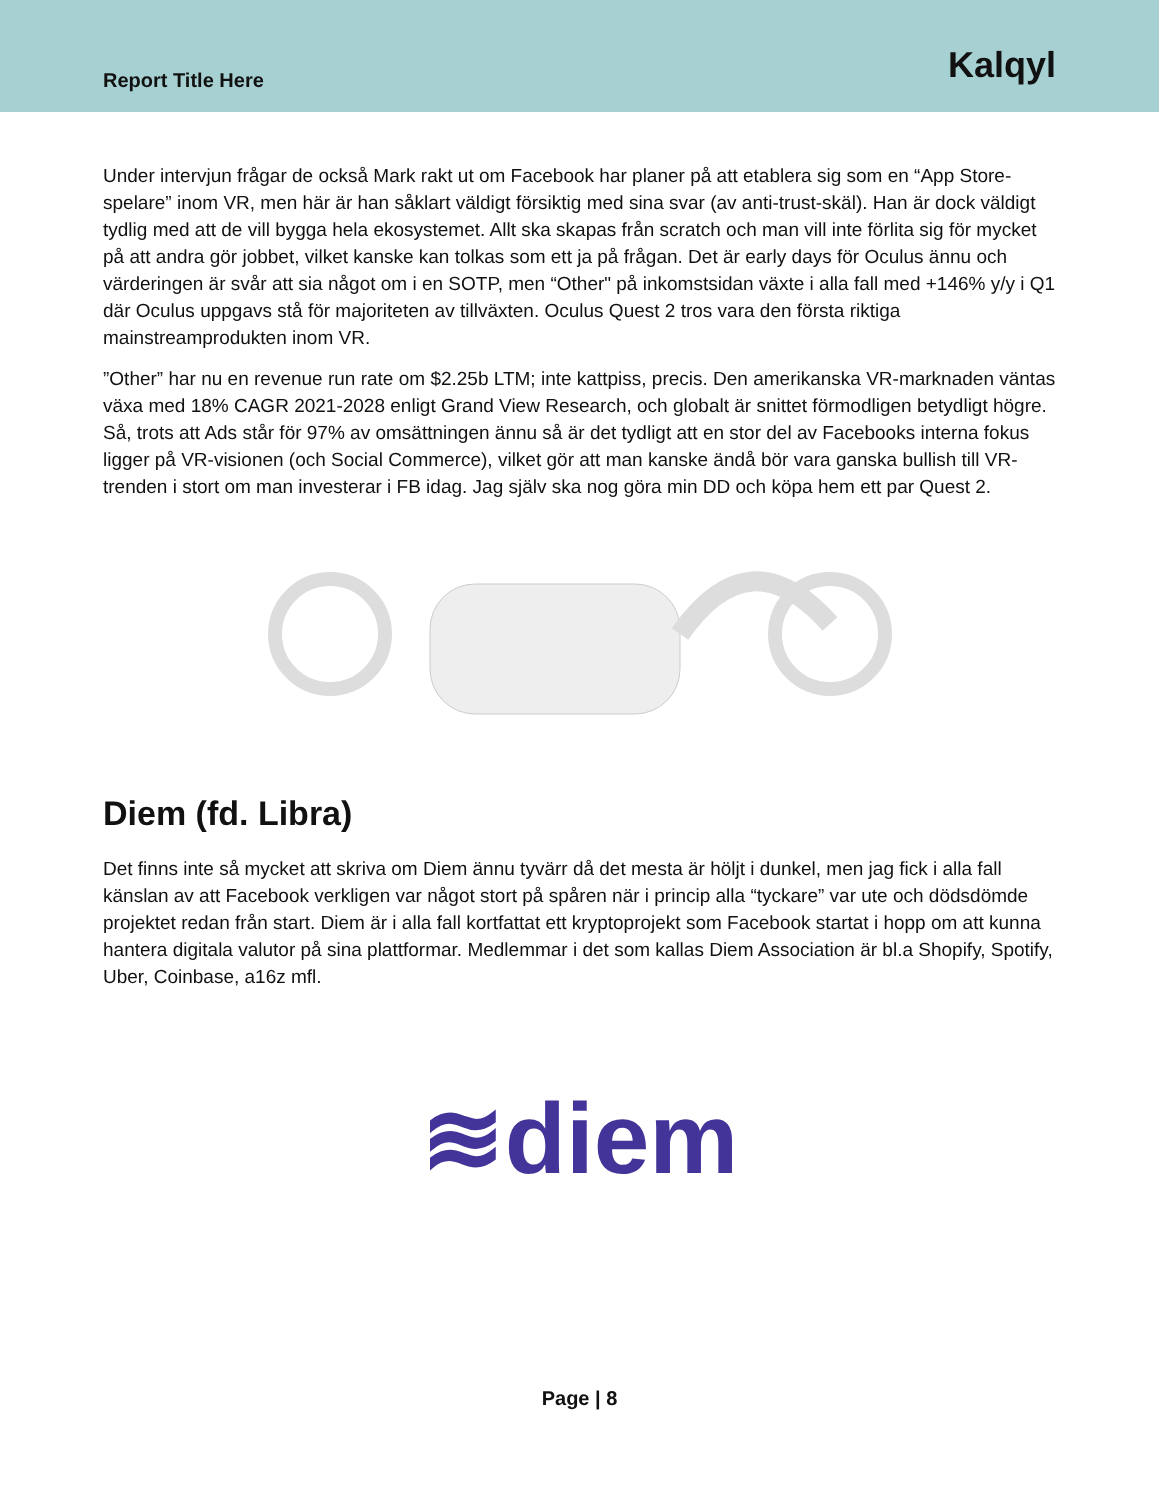Report Title Here Kalqyl
Under intervjun frågar de också Mark rakt ut om Facebook har planer på att etablera sig som en “App Store-spelare” inom VR, men här är han såklart väldigt försiktig med sina svar (av anti-trust-skäl). Han är dock väldigt tydlig med att de vill bygga hela ekosystemet. Allt ska skapas från scratch och man vill inte förlita sig för mycket på att andra gör jobbet, vilket kanske kan tolkas som ett ja på frågan. Det är early days för Oculus ännu och värderingen är svår att sia något om i en SOTP, men “Other" på inkomstsidan växte i alla fall med +146% y/y i Q1 där Oculus uppgavs stå för majoriteten av tillväxten. Oculus Quest 2 tros vara den första riktiga mainstreamprodukten inom VR.
”Other” har nu en revenue run rate om $2.25b LTM; inte kattpiss, precis. Den amerikanska VR-marknaden väntas växa med 18% CAGR 2021-2028 enligt Grand View Research, och globalt är snittet förmodligen betydligt högre. Så, trots att Ads står för 97% av omsättningen ännu så är det tydligt att en stor del av Facebooks interna fokus ligger på VR-visionen (och Social Commerce), vilket gör att man kanske ändå bör vara ganska bullish till VR-trenden i stort om man investerar i FB idag. Jag själv ska nog göra min DD och köpa hem ett par Quest 2.
Diem (fd. Libra)
Det finns inte så mycket att skriva om Diem ännu tyvärr då det mesta är höljt i dunkel, men jag fick i alla fall känslan av att Facebook verkligen var något stort på spåren när i princip alla “tyckare” var ute och dödsdömde projektet redan från start. Diem är i alla fall kortfattat ett kryptoprojekt som Facebook startat i hopp om att kunna hantera digitala valutor på sina plattformar. Medlemmar i det som kallas Diem Association är bl.a Shopify, Spotify, Uber, Coinbase, a16z mfl.
≋diem
Page | 8